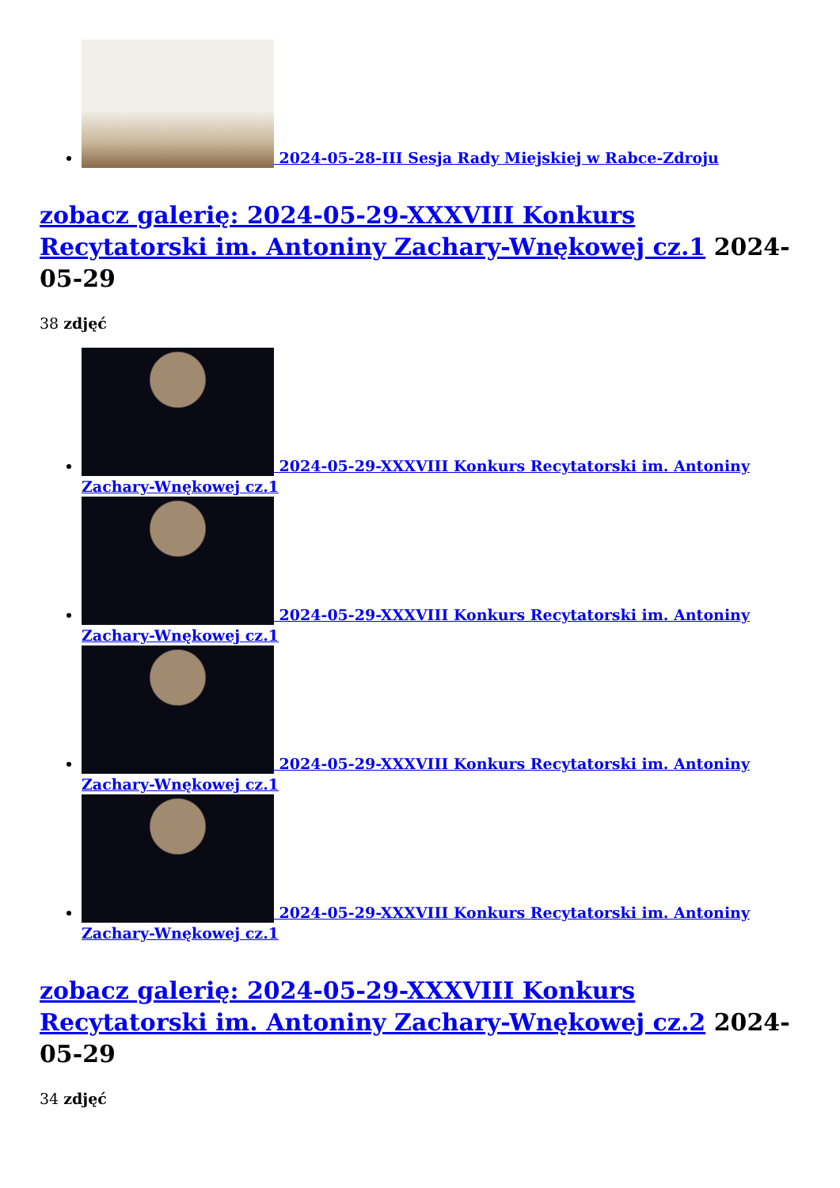2024-05-28-III Sesja Rady Miejskiej w Rabce-Zdroju
zobacz galerię: 2024-05-29-XXXVIII Konkurs Recytatorski im. Antoniny Zachary-Wnękowej cz.1 2024-05-29
38 zdjęć
2024-05-29-XXXVIII Konkurs Recytatorski im. Antoniny Zachary-Wnękowej cz.1
2024-05-29-XXXVIII Konkurs Recytatorski im. Antoniny Zachary-Wnękowej cz.1
2024-05-29-XXXVIII Konkurs Recytatorski im. Antoniny Zachary-Wnękowej cz.1
2024-05-29-XXXVIII Konkurs Recytatorski im. Antoniny Zachary-Wnękowej cz.1
zobacz galerię: 2024-05-29-XXXVIII Konkurs Recytatorski im. Antoniny Zachary-Wnękowej cz.2 2024-05-29
34 zdjęć